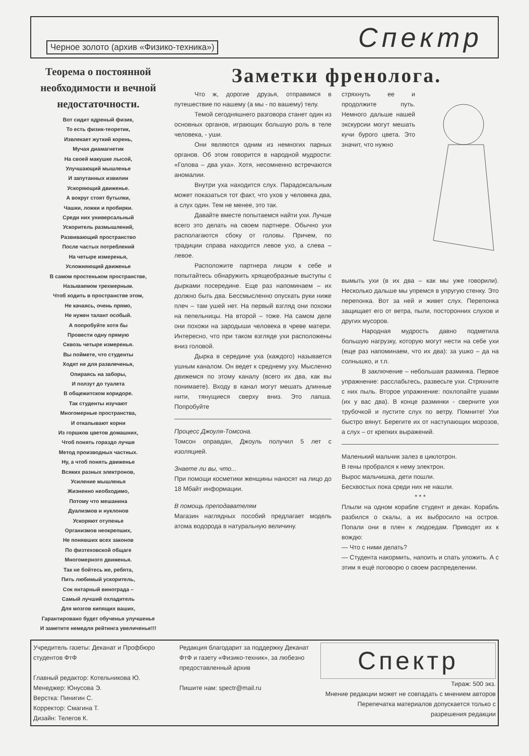Черное золото (архив «Физико-техника») Спектр
Теорема о постоянной необходимости и вечной недостаточности.
Вот сидит ядреный физик,
То есть физик-теоретик,
Извлекает жуткий корень,
Мучая диамагнетик
На своей макушке лысой,
Улучшающий мышленье
И запутанных извилин
Ускоряющий движенье.
А вокруг стоят бутылки,
Чашки, ложки и пробирки.
Среди них универсальный
Ускоритель размышлений,
Развивающий пространство
После частых потреблений
На четыре измеренья,
Усложняющий движенье
В самом простеньком пространстве,
Называемом трехмерным.
Чтоб ходить в пространстве этом,
Не качаясь, очень прямо,
Не нужен талант особый.
А попробуйте хотя бы
Провести одну прямую
Сквозь четыре измеренья.
Вы поймете, что студенты
Ходят не для развлеченья,
Опираясь на заборы,
И ползут до туалета
В общежитском коридоре.
Так студенты изучают
Многомерные пространства,
И откапывают корни
Из горшков цветов домашних,
Чтоб понять гораздо лучше
Метод производных частных.
Ну, а чтоб понять движенье
Всяких разных электронов,
Усиление мышленья
Жизненно необходимо,
Потому что мешанина
Дуализмов и нуклонов
Ускоряют отупенье
Организмов неокрепших,
Не понявших всех законов
По физтеховской общаге
Многомерного движенья.
Так не бойтесь же, ребята,
Пить любимый ускоритель,
Сок янтарный винограда –
Самый лучший охладитель
Для мозгов кипящих ваших,
Гарантировано будет обученья улучшенье
И заметите немедля рейтинга увеличенье!!!
Заметки френолога.
Что ж, дорогие друзья, отправимся в путешествие по нашему (а мы - по вашему) телу.
Темой сегодняшнего разговора станет один из основных органов, играющих большую роль в теле человека, - уши.
Они являются одним из немногих парных органов. Об этом говорится в народной мудрости: «Голова – два уха». Хотя, несомненно встречаются аномалии.
Внутри уха находится слух. Парадоксальным может показаться тот факт, что ухов у человека два, а слух один. Тем не менее, это так.
Давайте вместе попытаемся найти ухи. Лучше всего это делать на своем партнере. Обычно ухи располагаются сбоку от головы. Причем, по традиции справа находится левое ухо, а слева – левое.
Расположите партнера лицом к себе и попытайтесь обнаружить хрящеобразные выступы с дырками посередине. Еще раз напоминаем – их должно быть два. Бессмысленно опускать руки ниже плеч – там ушей нет. На первый взгляд они похожи на пепельницы. На второй – тоже. На самом деле они похожи на зародыши человека в чреве матери. Интересно, что при таком взгляде ухи расположены вниз головой.
Дырка в середине уха (каждого) называется ушным каналом. Он ведет к среднему уху. Мысленно движемся по этому каналу (всего их два, как вы понимаете). Входу в канал могут мешать длинные нити, тянущиеся сверху вниз. Это лапша. Попробуйте
Процесс Джоуля-Томсона.
Томсон оправдан, Джоуль получил 5 лет с изоляцией.
Знаете ли вы, что...
При помощи косметики женщины наносят на лицо до 18 Мбайт информации.
В помощь преподавателям
Магазин наглядных пособий предлагает модель атома водорода в натуральную величину.
стряхнуть ее и продолжите путь. Немного дальше нашей экскурсии могут мешать кучи бурого цвета. Это значит, что нужно
вымыть ухи (в их два – как мы уже говорили). Несколько дальше мы упремся в упругую стенку. Это перепонка. Вот за ней и живет слух. Перепонка защищает его от ветра, пыли, посторонних слухов и других мусоров.
Народная мудрость давно подметила большую нагрузку, которую могут нести на себе ухи (еще раз напоминаем, что их два): за ушко – да на солнышко, и т.п.
В заключение – небольшая разминка. Первое упражнение: расслабьтесь, развесьте ухи. Стряхните с них пыль. Второе упражнение: похлопайте ушами (их у вас два). В конце разминки - сверните ухи трубочкой и пустите слух по ветру. Помните! Ухи быстро вянут. Берегите их от наступающих морозов, а слух – от крепких выражений.
Маленький мальчик залез в циклотрон.
В гены пробрался к нему электрон.
Вырос мальчишка, дети пошли.
Бесхвостых пока среди них не нашли.
* * *
Плыли на одном корабле студент и декан. Корабль разбился о скалы, а их выбросило на остров. Попали они в плен к людоедам. Приводят их к вождю:
— Что с ними делать?
— Студента накормить, напоить и спать уложить. А с этим я ещё поговорю о своем распределении.
Учредитель газеты: Деканат и Профбюро студентов ФтФ
Главный редактор: Котельникова Ю.
Менеджер: Юнусова Э.
Верстка: Пинигин С.
Корректор: Смагина Т.
Дизайн: Телегов К.
Редакция благодарит за поддержку Деканат ФтФ и газету «Физико-техник», за любезно предоставленный архив
Пишите нам: spectr@mail.ru
Спектр
Тираж: 500 экз.
Мнение редакции может не совпадать с мнением авторов
Перепечатка материалов допускается только с разрешения редакции